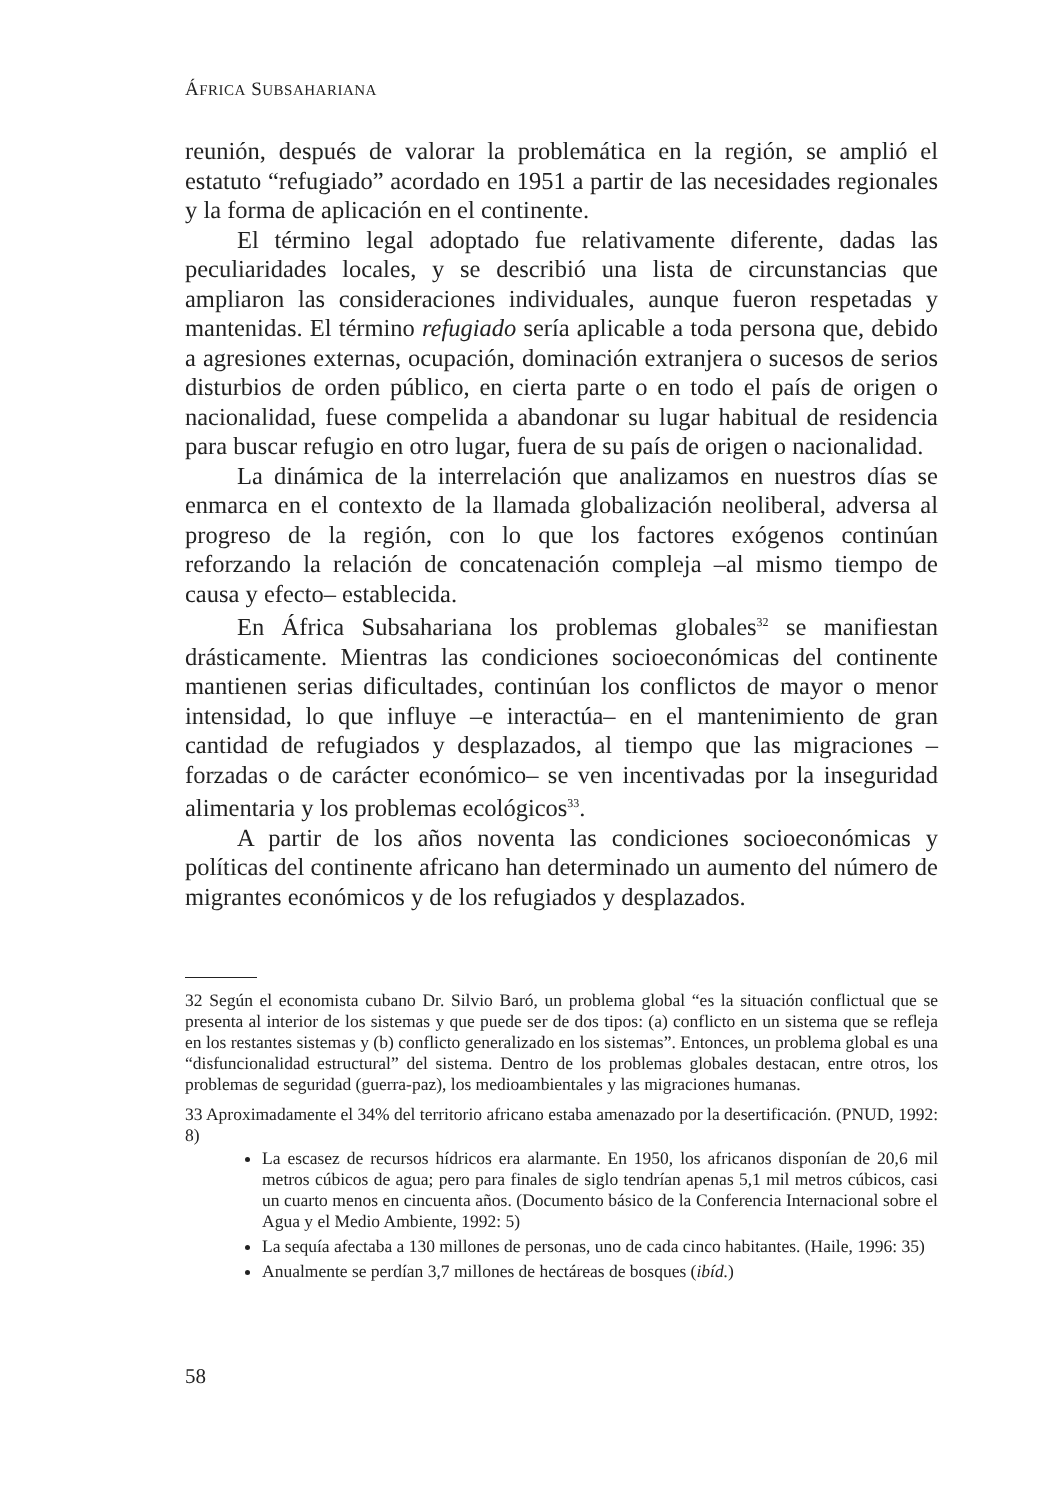ÁFRICA SUBSAHARIANA
reunión, después de valorar la problemática en la región, se amplió el estatuto “refugiado” acordado en 1951 a partir de las necesidades regionales y la forma de aplicación en el continente.
El término legal adoptado fue relativamente diferente, dadas las peculiaridades locales, y se describió una lista de circunstancias que ampliaron las consideraciones individuales, aunque fueron respetadas y mantenidas. El término refugiado sería aplicable a toda persona que, debido a agresiones externas, ocupación, dominación extranjera o sucesos de serios disturbios de orden público, en cierta parte o en todo el país de origen o nacionalidad, fuese compelida a abandonar su lugar habitual de residencia para buscar refugio en otro lugar, fuera de su país de origen o nacionalidad.
La dinámica de la interrelación que analizamos en nuestros días se enmarca en el contexto de la llamada globalización neoliberal, adversa al progreso de la región, con lo que los factores exógenos continúan reforzando la relación de concatenación compleja –al mismo tiempo de causa y efecto– establecida.
En África Subsahariana los problemas globales<sup>32</sup> se manifiestan drásticamente. Mientras las condiciones socioeconómicas del continente mantienen serias dificultades, continúan los conflictos de mayor o menor intensidad, lo que influye –e interactúa– en el mantenimiento de gran cantidad de refugiados y desplazados, al tiempo que las migraciones –forzadas o de carácter económico– se ven incentivadas por la inseguridad alimentaria y los problemas ecológicos<sup>33</sup>.
A partir de los años noventa las condiciones socioeconómicas y políticas del continente africano han determinado un aumento del número de migrantes económicos y de los refugiados y desplazados.
32 Según el economista cubano Dr. Silvio Baró, un problema global “es la situación conflictual que se presenta al interior de los sistemas y que puede ser de dos tipos: (a) conflicto en un sistema que se refleja en los restantes sistemas y (b) conflicto generalizado en los sistemas”. Entonces, un problema global es una “disfuncionalidad estructural” del sistema. Dentro de los problemas globales destacan, entre otros, los problemas de seguridad (guerra-paz), los medioambientales y las migraciones humanas.
33 Aproximadamente el 34% del territorio africano estaba amenazado por la desertificación. (PNUD, 1992: 8)
La escasez de recursos hídricos era alarmante. En 1950, los africanos disponían de 20,6 mil metros cúbicos de agua; pero para finales de siglo tendrían apenas 5,1 mil metros cúbicos, casi un cuarto menos en cincuenta años. (Documento básico de la Conferencia Internacional sobre el Agua y el Medio Ambiente, 1992: 5)
La sequía afectaba a 130 millones de personas, uno de cada cinco habitantes. (Haile, 1996: 35)
Anualmente se perdían 3,7 millones de hectáreas de bosques (ibíd.)
58